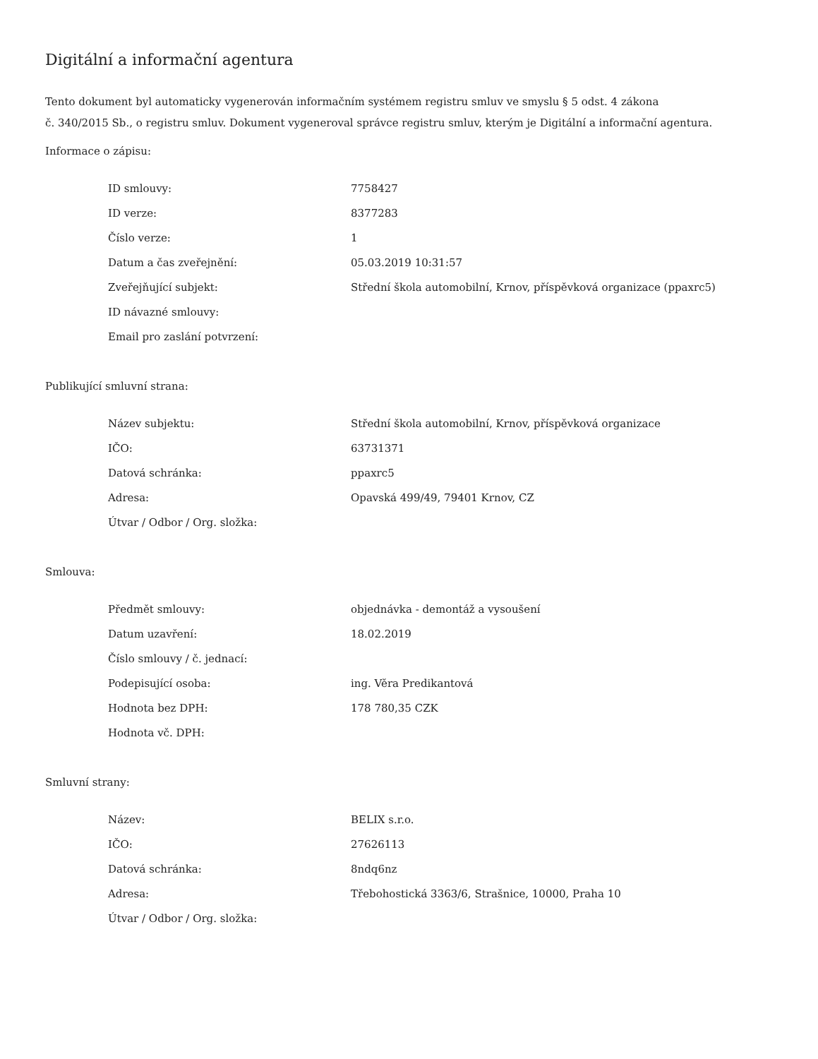Digitální a informační agentura
Tento dokument byl automaticky vygenerován informačním systémem registru smluv ve smyslu § 5 odst. 4 zákona
č. 340/2015 Sb., o registru smluv. Dokument vygeneroval správce registru smluv, kterým je Digitální a informační agentura.
Informace o zápisu:
| ID smlouvy: | 7758427 |
| ID verze: | 8377283 |
| Číslo verze: | 1 |
| Datum a čas zveřejnění: | 05.03.2019 10:31:57 |
| Zveřejňující subjekt: | Střední škola automobilní, Krnov, příspěvková organizace (ppaxrc5) |
| ID návazné smlouvy: | |
| Email pro zaslání potvrzení: | |
Publikující smluvní strana:
| Název subjektu: | Střední škola automobilní, Krnov, příspěvková organizace |
| IČO: | 63731371 |
| Datová schránka: | ppaxrc5 |
| Adresa: | Opavská 499/49, 79401 Krnov, CZ |
| Útvar / Odbor / Org. složka: | |
Smlouva:
| Předmět smlouvy: | objednávka - demontáž a vysoušení |
| Datum uzavření: | 18.02.2019 |
| Číslo smlouvy / č. jednací: | |
| Podepisující osoba: | ing. Věra Predikantová |
| Hodnota bez DPH: | 178 780,35 CZK |
| Hodnota vč. DPH: | |
Smluvní strany:
| Název: | BELIX s.r.o. |
| IČO: | 27626113 |
| Datová schránka: | 8ndq6nz |
| Adresa: | Třebohostická 3363/6, Strašnice, 10000, Praha 10 |
| Útvar / Odbor / Org. složka: | |